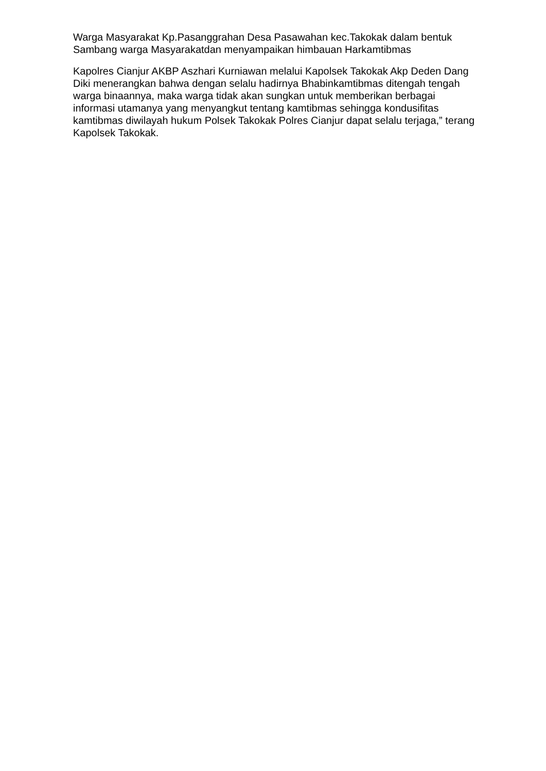Warga Masyarakat Kp.Pasanggrahan Desa Pasawahan kec.Takokak dalam bentuk Sambang warga Masyarakatdan menyampaikan himbauan Harkamtibmas
Kapolres Cianjur AKBP Aszhari Kurniawan melalui Kapolsek Takokak Akp Deden Dang Diki menerangkan bahwa dengan selalu hadirnya Bhabinkamtibmas ditengah tengah warga binaannya, maka warga tidak akan sungkan untuk memberikan berbagai informasi utamanya yang menyangkut tentang kamtibmas sehingga kondusifitas kamtibmas diwilayah hukum Polsek Takokak Polres Cianjur dapat selalu terjaga,” terang Kapolsek Takokak.